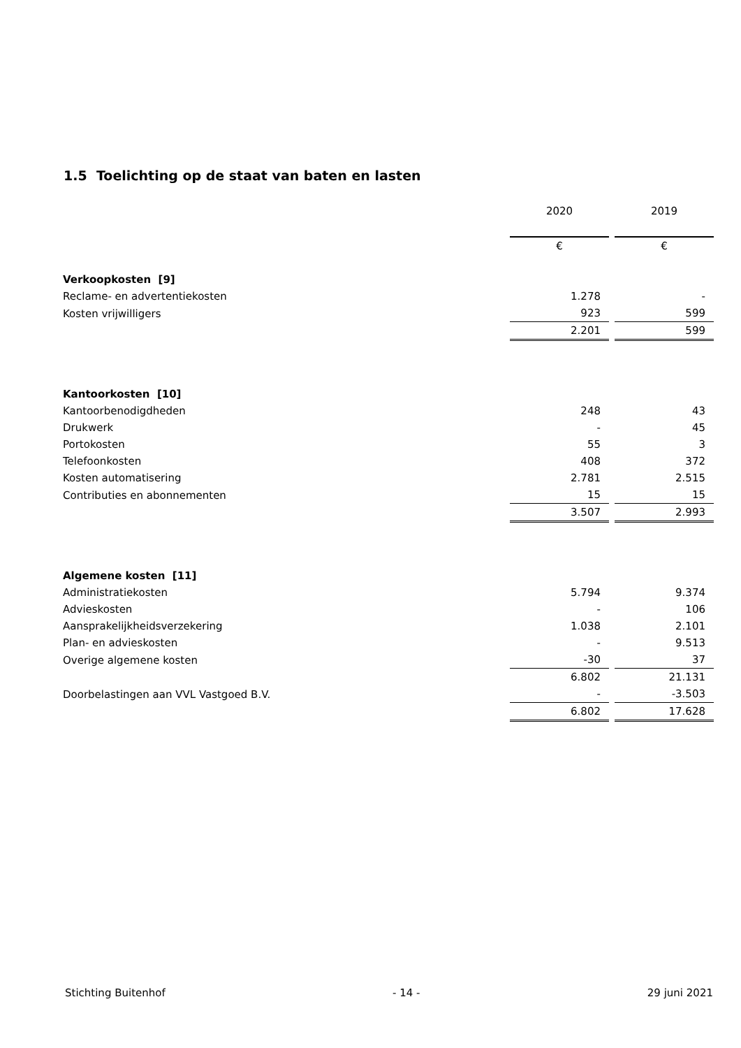1.5 Toelichting op de staat van baten en lasten
| | 2020 | | 2019 |
| | € | | € |
| Verkoopkosten [9] | | | |
| Reclame- en advertentiekosten | 1.278 | | - |
| Kosten vrijwilligers | 923 | | 599 |
| | 2.201 | | 599 |
| Kantoorkosten [10] | | | |
| Kantoorbenodigdheden | 248 | | 43 |
| Drukwerk | - | | 45 |
| Portokosten | 55 | | 3 |
| Telefoonkosten | 408 | | 372 |
| Kosten automatisering | 2.781 | | 2.515 |
| Contributies en abonnementen | 15 | | 15 |
| | 3.507 | | 2.993 |
| Algemene kosten [11] | | | |
| Administratiekosten | 5.794 | | 9.374 |
| Advieskosten | - | | 106 |
| Aansprakelijkheidsverzekering | 1.038 | | 2.101 |
| Plan- en advieskosten | - | | 9.513 |
| Overige algemene kosten | -30 | | 37 |
| | 6.802 | | 21.131 |
| Doorbelastingen aan VVL Vastgoed B.V. | - | | -3.503 |
| | 6.802 | | 17.628 |
Stichting Buitenhof - 14 - 29 juni 2021